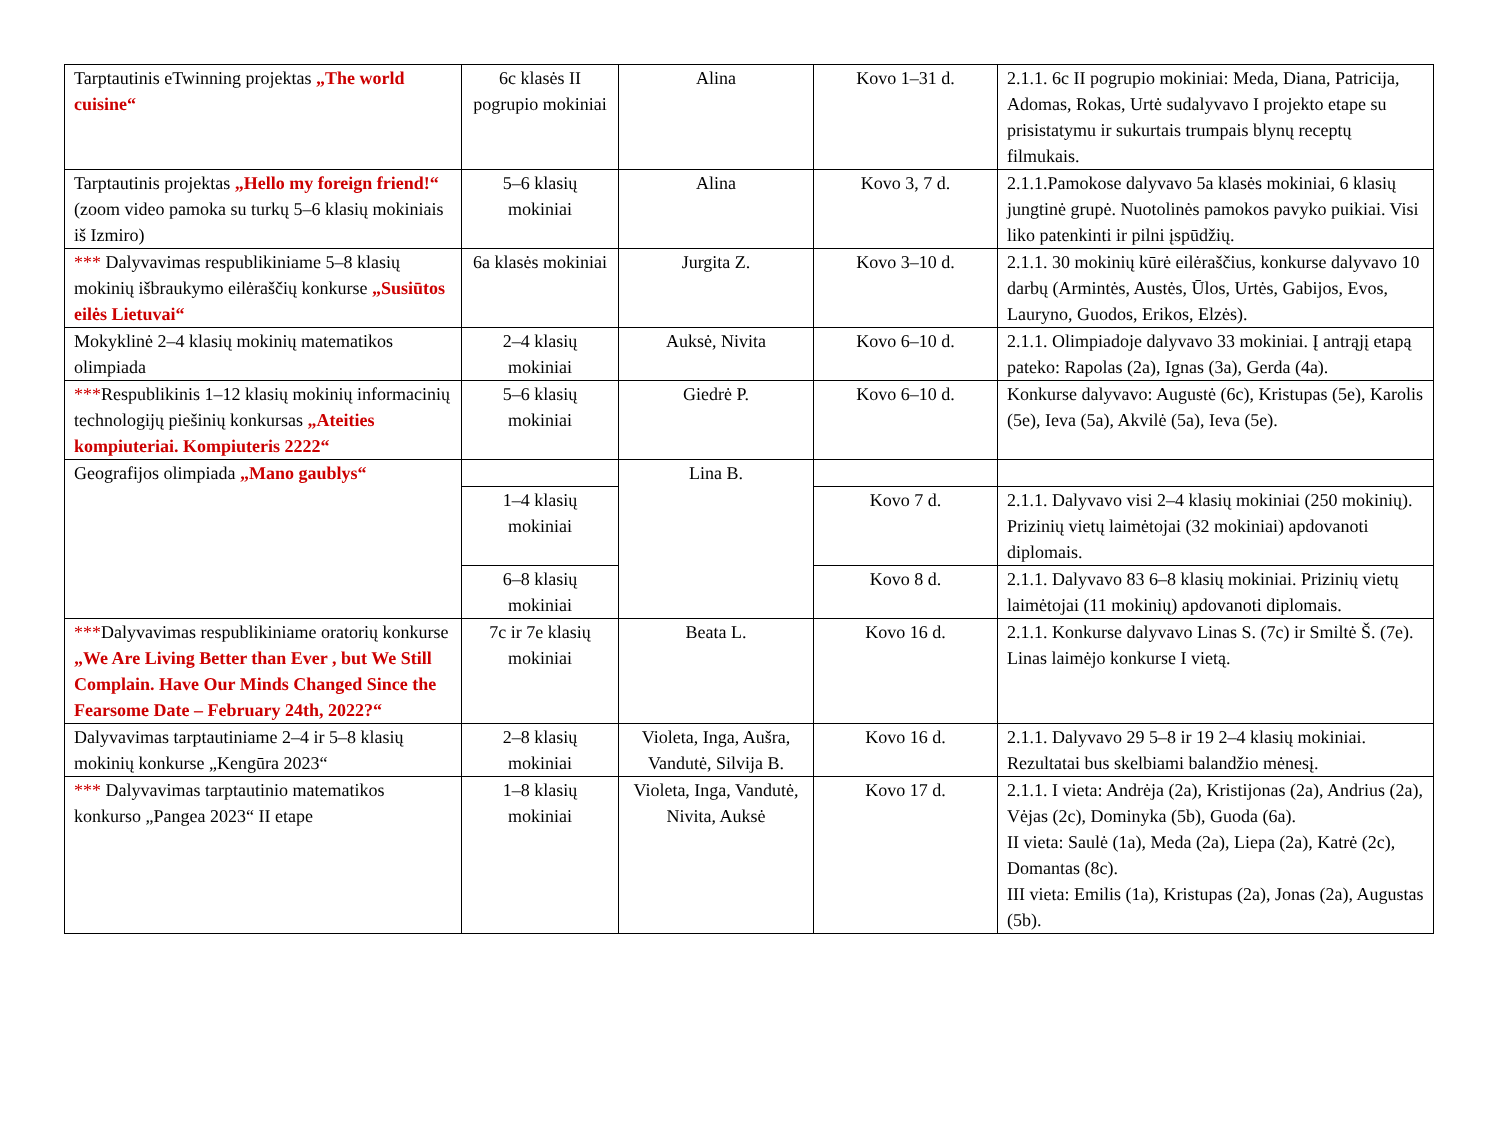| Tarptautinis eTwinning projektas „The world cuisine“ | 6c klasės II pogrupio mokiniai | Alina | Kovo 1–31 d. | 2.1.1. 6c II pogrupio mokiniai: Meda, Diana, Patricija, Adomas, Rokas, Urtė sudalyvavo I projekto etape su prisistatymu ir sukurtais trumpais blynų receptų filmukais. |
| Tarptautinis projektas „Hello my foreign friend!“ (zoom video pamoka su turkų 5–6 klasių mokiniais iš Izmiro) | 5–6 klasių mokiniai | Alina | Kovo 3, 7 d. | 2.1.1.Pamokose dalyvavo 5a klasės mokiniai, 6 klasių jungtinė grupė. Nuotolinės pamokos pavyko puikiai. Visi liko patenkinti ir pilni įspūdžių. |
| *** Dalyvavimas respublikiniame 5–8 klasių mokinių išbraukymo eilėraščių konkurse „Susiūtos eilės Lietuvai“ | 6a klasės mokiniai | Jurgita Z. | Kovo 3–10 d. | 2.1.1. 30 mokinių kūrė eilėraščius, konkurse dalyvavo 10 darbų (Armintės, Austės, Ūlos, Urtės, Gabijos, Evos, Lauryno, Guodos, Erikos, Elzės). |
| Mokyklinė 2–4 klasių mokinių matematikos olimpiada | 2–4 klasių mokiniai | Auksė, Nivita | Kovo 6–10 d. | 2.1.1. Olimpiadoje dalyvavo 33 mokiniai. Į antrąjį etapą pateko: Rapolas (2a), Ignas (3a), Gerda (4a). |
| *** Respublikinis 1–12 klasių mokinių informacinių technologijų piešinių konkursas „Ateities kompiuteriai. Kompiuteris 2222“ | 5–6 klasių mokiniai | Giedrė P. | Kovo 6–10 d. | Konkurse dalyvavo: Augustė (6c), Kristupas (5e), Karolis (5e), Ieva (5a), Akvilė (5a), Ieva (5e). |
| Geografijos olimpiada „Mano gaublys“ | | Lina B. | | |
| | 1–4 klasių mokiniai | | Kovo 7 d. | 2.1.1. Dalyvavo visi 2–4 klasių mokiniai (250 mokinių). Prizinių vietų laimėtojai (32 mokiniai) apdovanoti diplomais. |
| | 6–8 klasių mokiniai | | Kovo 8 d. | 2.1.1. Dalyvavo 83 6–8 klasių mokiniai. Prizinių vietų laimėtojai (11 mokinių) apdovanoti diplomais. |
| *** Dalyvavimas respublikiniame oratorių konkurse „We Are Living Better than Ever , but We Still Complain. Have Our Minds Changed Since the Fearsome Date – February 24th, 2022?“ | 7c ir 7e klasių mokiniai | Beata L. | Kovo 16 d. | 2.1.1. Konkurse dalyvavo Linas S. (7c) ir Smiltė Š. (7e). Linas laimėjo konkurse I vietą. |
| Dalyvavimas tarptautiniame 2–4 ir 5–8 klasių mokinių konkurse „Kengūra 2023“ | 2–8 klasių mokiniai | Violeta, Inga, Aušra, Vandutė, Silvija B. | Kovo 16 d. | 2.1.1. Dalyvavo 29 5–8 ir 19 2–4 klasių mokiniai. Rezultatai bus skelbiami balandžio mėnesį. |
| *** Dalyvavimas tarptautinio matematikos konkurso „Pangea 2023“ II etape | 1–8 klasių mokiniai | Violeta, Inga, Vandutė, Nivita, Auksė | Kovo 17 d. | 2.1.1. I vieta: Andrėja (2a), Kristijonas (2a), Andrius (2a), Vėjas (2c), Dominyka (5b), Guoda (6a). II vieta: Saulė (1a), Meda (2a), Liepa (2a), Katrė (2c), Domantas (8c). III vieta: Emilis (1a), Kristupas (2a), Jonas (2a), Augustas (5b). |